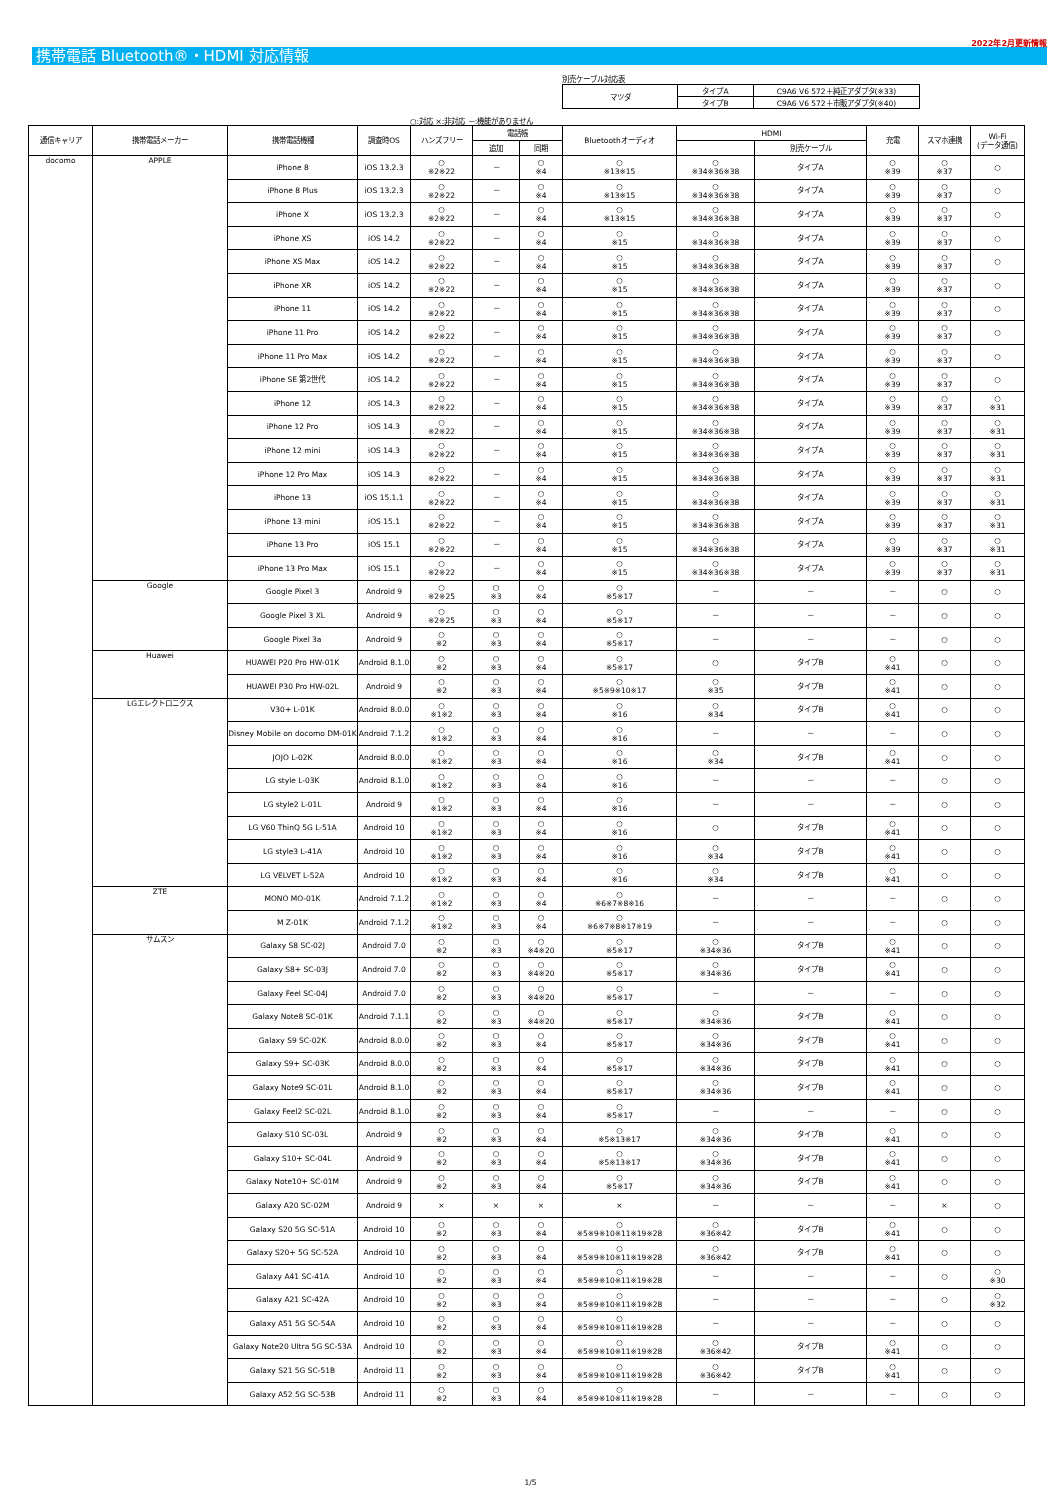2022年2月更新情報
携帯電話 Bluetooth®・HDMI 対応情報
別売ケーブル対応表
| マツダ | タイプA | C9A6 V6 572＋純正アダプタ(※33) |
| | タイプB | C9A6 V6 572＋市販アダプタ(※40) |
○:対応 ×:非対応 －:機能がありません
| 通信キャリア | 携帯電話メーカー | 携帯電話機種 | 調査時OS | ハンズフリー | 電話帳 | | Bluetoothオーディオ | HDMI | | 充電 | スマホ連携 | Wi-Fi (データ通信) |
| --- | --- | --- | --- | --- | --- | --- | --- | --- | --- | --- | --- | --- |
| | | | | | 追加 | 同期 | | | 別売ケーブル | | | |
| docomo | APPLE | iPhone 8 | iOS 13.2.3 | ○ ※2※22 | － | ○ ※4 | ○ ※13※15 | ○ ※34※36※38 | タイプA | ○ ※39 | ○ ※37 | ○ |
| | | iPhone 8 Plus | iOS 13.2.3 | ○ ※2※22 | － | ○ ※4 | ○ ※13※15 | ○ ※34※36※38 | タイプA | ○ ※39 | ○ ※37 | ○ |
| | | iPhone X | iOS 13.2.3 | ○ ※2※22 | － | ○ ※4 | ○ ※13※15 | ○ ※34※36※38 | タイプA | ○ ※39 | ○ ※37 | ○ |
| | | iPhone XS | iOS 14.2 | ○ ※2※22 | － | ○ ※4 | ○ ※15 | ○ ※34※36※38 | タイプA | ○ ※39 | ○ ※37 | ○ |
| | | iPhone XS Max | iOS 14.2 | ○ ※2※22 | － | ○ ※4 | ○ ※15 | ○ ※34※36※38 | タイプA | ○ ※39 | ○ ※37 | ○ |
| | | iPhone XR | iOS 14.2 | ○ ※2※22 | － | ○ ※4 | ○ ※15 | ○ ※34※36※38 | タイプA | ○ ※39 | ○ ※37 | ○ |
| | | iPhone 11 | iOS 14.2 | ○ ※2※22 | － | ○ ※4 | ○ ※15 | ○ ※34※36※38 | タイプA | ○ ※39 | ○ ※37 | ○ |
| | | iPhone 11 Pro | iOS 14.2 | ○ ※2※22 | － | ○ ※4 | ○ ※15 | ○ ※34※36※38 | タイプA | ○ ※39 | ○ ※37 | ○ |
| | | iPhone 11 Pro Max | iOS 14.2 | ○ ※2※22 | － | ○ ※4 | ○ ※15 | ○ ※34※36※38 | タイプA | ○ ※39 | ○ ※37 | ○ |
| | | iPhone SE 第2世代 | iOS 14.2 | ○ ※2※22 | － | ○ ※4 | ○ ※15 | ○ ※34※36※38 | タイプA | ○ ※39 | ○ ※37 | ○ |
| | | iPhone 12 | iOS 14.3 | ○ ※2※22 | － | ○ ※4 | ○ ※15 | ○ ※34※36※38 | タイプA | ○ ※39 | ○ ※37 | ○ ※31 |
| | | iPhone 12 Pro | iOS 14.3 | ○ ※2※22 | － | ○ ※4 | ○ ※15 | ○ ※34※36※38 | タイプA | ○ ※39 | ○ ※37 | ○ ※31 |
| | | iPhone 12 mini | iOS 14.3 | ○ ※2※22 | － | ○ ※4 | ○ ※15 | ○ ※34※36※38 | タイプA | ○ ※39 | ○ ※37 | ○ ※31 |
| | | iPhone 12 Pro Max | iOS 14.3 | ○ ※2※22 | － | ○ ※4 | ○ ※15 | ○ ※34※36※38 | タイプA | ○ ※39 | ○ ※37 | ○ ※31 |
| | | iPhone 13 | iOS 15.1.1 | ○ ※2※22 | － | ○ ※4 | ○ ※15 | ○ ※34※36※38 | タイプA | ○ ※39 | ○ ※37 | ○ ※31 |
| | | iPhone 13 mini | iOS 15.1 | ○ ※2※22 | － | ○ ※4 | ○ ※15 | ○ ※34※36※38 | タイプA | ○ ※39 | ○ ※37 | ○ ※31 |
| | | iPhone 13 Pro | iOS 15.1 | ○ ※2※22 | － | ○ ※4 | ○ ※15 | ○ ※34※36※38 | タイプA | ○ ※39 | ○ ※37 | ○ ※31 |
| | | iPhone 13 Pro Max | iOS 15.1 | ○ ※2※22 | － | ○ ※4 | ○ ※15 | ○ ※34※36※38 | タイプA | ○ ※39 | ○ ※37 | ○ ※31 |
| | Google | Google Pixel 3 | Android 9 | ○ ※2※25 | ○ ※3 | ○ ※4 | ○ ※5※17 | － | － | － | ○ | ○ |
| | | Google Pixel 3 XL | Android 9 | ○ ※2※25 | ○ ※3 | ○ ※4 | ○ ※5※17 | － | － | － | ○ | ○ |
| | | Google Pixel 3a | Android 9 | ○ ※2 | ○ ※3 | ○ ※4 | ○ ※5※17 | － | － | － | ○ | ○ |
| | Huawei | HUAWEI P20 Pro HW-01K | Android 8.1.0 | ○ ※2 | ○ ※3 | ○ ※4 | ○ ※5※17 | ○ | タイプB | ○ ※41 | ○ | ○ |
| | | HUAWEI P30 Pro HW-02L | Android 9 | ○ ※2 | ○ ※3 | ○ ※4 | ○ ※5※9※10※17 | ○ ※35 | タイプB | ○ ※41 | ○ | ○ |
| | LGエレクトロニクス | V30+ L-01K | Android 8.0.0 | ○ ※1※2 | ○ ※3 | ○ ※4 | ○ ※16 | ○ ※34 | タイプB | ○ ※41 | ○ | ○ |
| | | Disney Mobile on docomo DM-01K | Android 7.1.2 | ○ ※1※2 | ○ ※3 | ○ ※4 | ○ ※16 | － | － | － | ○ | ○ |
| | | JOJO L-02K | Android 8.0.0 | ○ ※1※2 | ○ ※3 | ○ ※4 | ○ ※16 | ○ ※34 | タイプB | ○ ※41 | ○ | ○ |
| | | LG style L-03K | Android 8.1.0 | ○ ※1※2 | ○ ※3 | ○ ※4 | ○ ※16 | － | － | － | ○ | ○ |
| | | LG style2 L-01L | Android 9 | ○ ※1※2 | ○ ※3 | ○ ※4 | ○ ※16 | － | － | － | ○ | ○ |
| | | LG V60 ThinQ 5G L-51A | Android 10 | ○ ※1※2 | ○ ※3 | ○ ※4 | ○ ※16 | ○ | タイプB | ○ ※41 | ○ | ○ |
| | | LG style3 L-41A | Android 10 | ○ ※1※2 | ○ ※3 | ○ ※4 | ○ ※16 | ○ ※34 | タイプB | ○ ※41 | ○ | ○ |
| | | LG VELVET L-52A | Android 10 | ○ ※1※2 | ○ ※3 | ○ ※4 | ○ ※16 | ○ ※34 | タイプB | ○ ※41 | ○ | ○ |
| | ZTE | MONO MO-01K | Android 7.1.2 | ○ ※1※2 | ○ ※3 | ○ ※4 | ○ ※6※7※8※16 | － | － | － | ○ | ○ |
| | | M Z-01K | Android 7.1.2 | ○ ※1※2 | ○ ※3 | ○ ※4 | ○ ※6※7※8※17※19 | － | － | － | ○ | ○ |
| | サムスン | Galaxy S8 SC-02J | Android 7.0 | ○ ※2 | ○ ※3 | ○ ※4※20 | ○ ※5※17 | ○ ※34※36 | タイプB | ○ ※41 | ○ | ○ |
| | | Galaxy S8+ SC-03J | Android 7.0 | ○ ※2 | ○ ※3 | ○ ※4※20 | ○ ※5※17 | ○ ※34※36 | タイプB | ○ ※41 | ○ | ○ |
| | | Galaxy Feel SC-04J | Android 7.0 | ○ ※2 | ○ ※3 | ○ ※4※20 | ○ ※5※17 | － | － | － | ○ | ○ |
| | | Galaxy Note8 SC-01K | Android 7.1.1 | ○ ※2 | ○ ※3 | ○ ※4※20 | ○ ※5※17 | ○ ※34※36 | タイプB | ○ ※41 | ○ | ○ |
| | | Galaxy S9 SC-02K | Android 8.0.0 | ○ ※2 | ○ ※3 | ○ ※4 | ○ ※5※17 | ○ ※34※36 | タイプB | ○ ※41 | ○ | ○ |
| | | Galaxy S9+ SC-03K | Android 8.0.0 | ○ ※2 | ○ ※3 | ○ ※4 | ○ ※5※17 | ○ ※34※36 | タイプB | ○ ※41 | ○ | ○ |
| | | Galaxy Note9 SC-01L | Android 8.1.0 | ○ ※2 | ○ ※3 | ○ ※4 | ○ ※5※17 | ○ ※34※36 | タイプB | ○ ※41 | ○ | ○ |
| | | Galaxy Feel2 SC-02L | Android 8.1.0 | ○ ※2 | ○ ※3 | ○ ※4 | ○ ※5※17 | － | － | － | ○ | ○ |
| | | Galaxy S10 SC-03L | Android 9 | ○ ※2 | ○ ※3 | ○ ※4 | ○ ※5※13※17 | ○ ※34※36 | タイプB | ○ ※41 | ○ | ○ |
| | | Galaxy S10+ SC-04L | Android 9 | ○ ※2 | ○ ※3 | ○ ※4 | ○ ※5※13※17 | ○ ※34※36 | タイプB | ○ ※41 | ○ | ○ |
| | | Galaxy Note10+ SC-01M | Android 9 | ○ ※2 | ○ ※3 | ○ ※4 | ○ ※5※17 | ○ ※34※36 | タイプB | ○ ※41 | ○ | ○ |
| | | Galaxy A20 SC-02M | Android 9 | × | × | × | × | － | － | － | × | ○ |
| | | Galaxy S20 5G SC-51A | Android 10 | ○ ※2 | ○ ※3 | ○ ※4 | ○ ※5※9※10※11※19※28 | ○ ※36※42 | タイプB | ○ ※41 | ○ | ○ |
| | | Galaxy S20+ 5G SC-52A | Android 10 | ○ ※2 | ○ ※3 | ○ ※4 | ○ ※5※9※10※11※19※28 | ○ ※36※42 | タイプB | ○ ※41 | ○ | ○ |
| | | Galaxy A41 SC-41A | Android 10 | ○ ※2 | ○ ※3 | ○ ※4 | ○ ※5※9※10※11※19※28 | － | － | － | ○ | ○ ※30 |
| | | Galaxy A21 SC-42A | Android 10 | ○ ※2 | ○ ※3 | ○ ※4 | ○ ※5※9※10※11※19※28 | － | － | － | ○ | ○ ※32 |
| | | Galaxy A51 5G SC-54A | Android 10 | ○ ※2 | ○ ※3 | ○ ※4 | ○ ※5※9※10※11※19※28 | － | － | － | ○ | ○ |
| | | Galaxy Note20 Ultra 5G SC-53A | Android 10 | ○ ※2 | ○ ※3 | ○ ※4 | ○ ※5※9※10※11※19※28 | ○ ※36※42 | タイプB | ○ ※41 | ○ | ○ |
| | | Galaxy S21 5G SC-51B | Android 11 | ○ ※2 | ○ ※3 | ○ ※4 | ○ ※5※9※10※11※19※28 | ○ ※36※42 | タイプB | ○ ※41 | ○ | ○ |
| | | Galaxy A52 5G SC-53B | Android 11 | ○ ※2 | ○ ※3 | ○ ※4 | ○ ※5※9※10※11※19※28 | － | － | － | ○ | ○ |
1/5